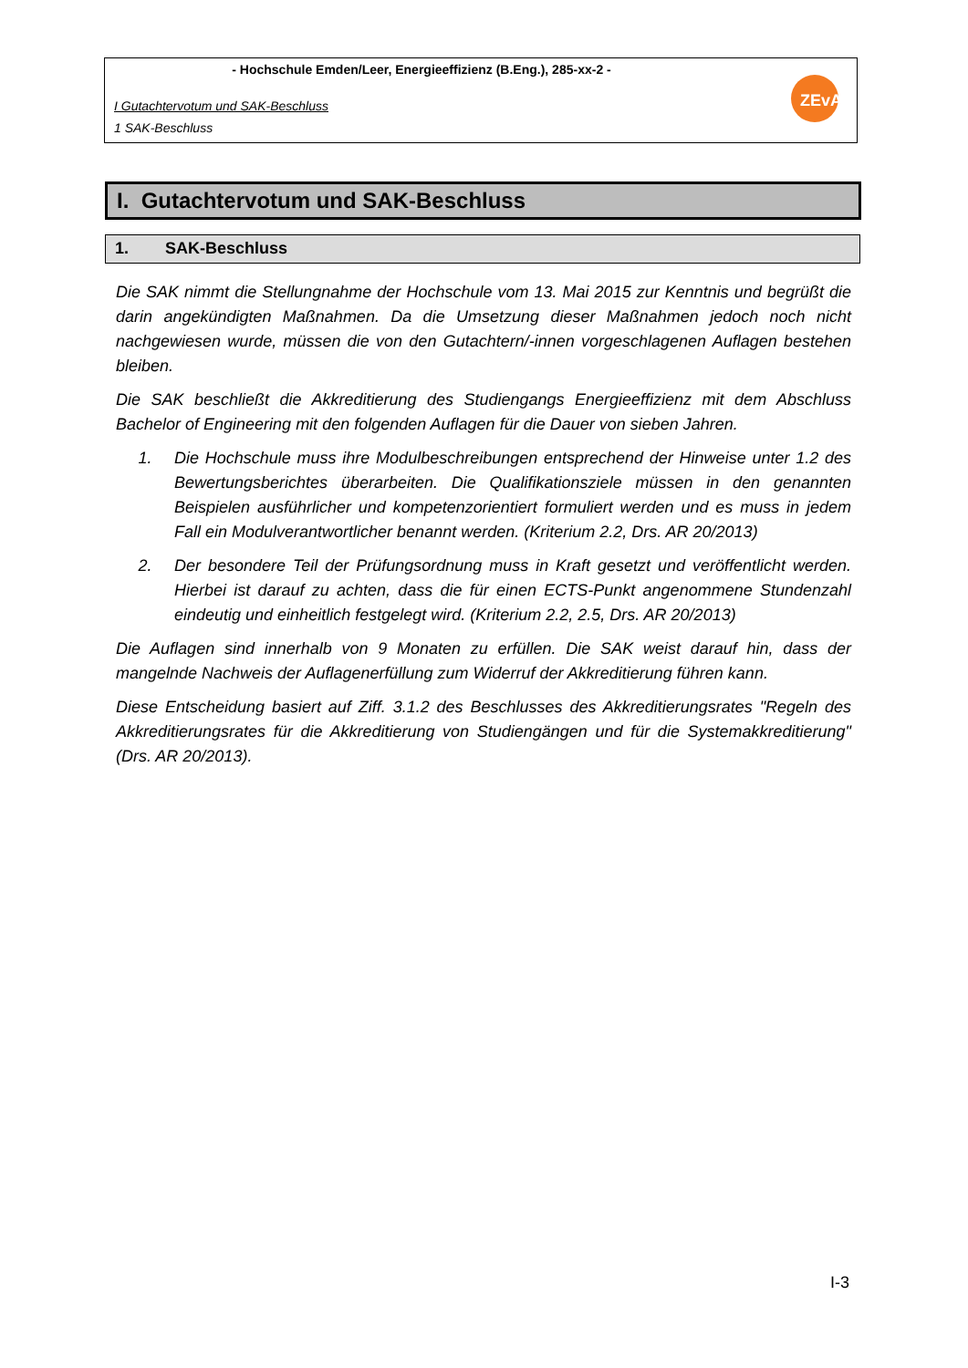- Hochschule Emden/Leer, Energieeffizienz (B.Eng.), 285-xx-2 -
I Gutachtervotum und SAK-Beschluss
1 SAK-Beschluss
ZEvA
I. Gutachtervotum und SAK-Beschluss
1. SAK-Beschluss
Die SAK nimmt die Stellungnahme der Hochschule vom 13. Mai 2015 zur Kenntnis und begrüßt die darin angekündigten Maßnahmen. Da die Umsetzung dieser Maßnahmen jedoch noch nicht nachgewiesen wurde, müssen die von den Gutachtern/-innen vorgeschlagenen Auflagen bestehen bleiben.
Die SAK beschließt die Akkreditierung des Studiengangs Energieeffizienz mit dem Abschluss Bachelor of Engineering mit den folgenden Auflagen für die Dauer von sieben Jahren.
1. Die Hochschule muss ihre Modulbeschreibungen entsprechend der Hinweise unter 1.2 des Bewertungsberichtes überarbeiten. Die Qualifikationsziele müssen in den genannten Beispielen ausführlicher und kompetenzorientiert formuliert werden und es muss in jedem Fall ein Modulverantwortlicher benannt werden. (Kriterium 2.2, Drs. AR 20/2013)
2. Der besondere Teil der Prüfungsordnung muss in Kraft gesetzt und veröffentlicht werden. Hierbei ist darauf zu achten, dass die für einen ECTS-Punkt angenommene Stundenzahl eindeutig und einheitlich festgelegt wird. (Kriterium 2.2, 2.5, Drs. AR 20/2013)
Die Auflagen sind innerhalb von 9 Monaten zu erfüllen. Die SAK weist darauf hin, dass der mangelnde Nachweis der Auflagenerfüllung zum Widerruf der Akkreditierung führen kann.
Diese Entscheidung basiert auf Ziff. 3.1.2 des Beschlusses des Akkreditierungsrates "Regeln des Akkreditierungsrates für die Akkreditierung von Studiengängen und für die Systemakkreditierung" (Drs. AR 20/2013).
I-3